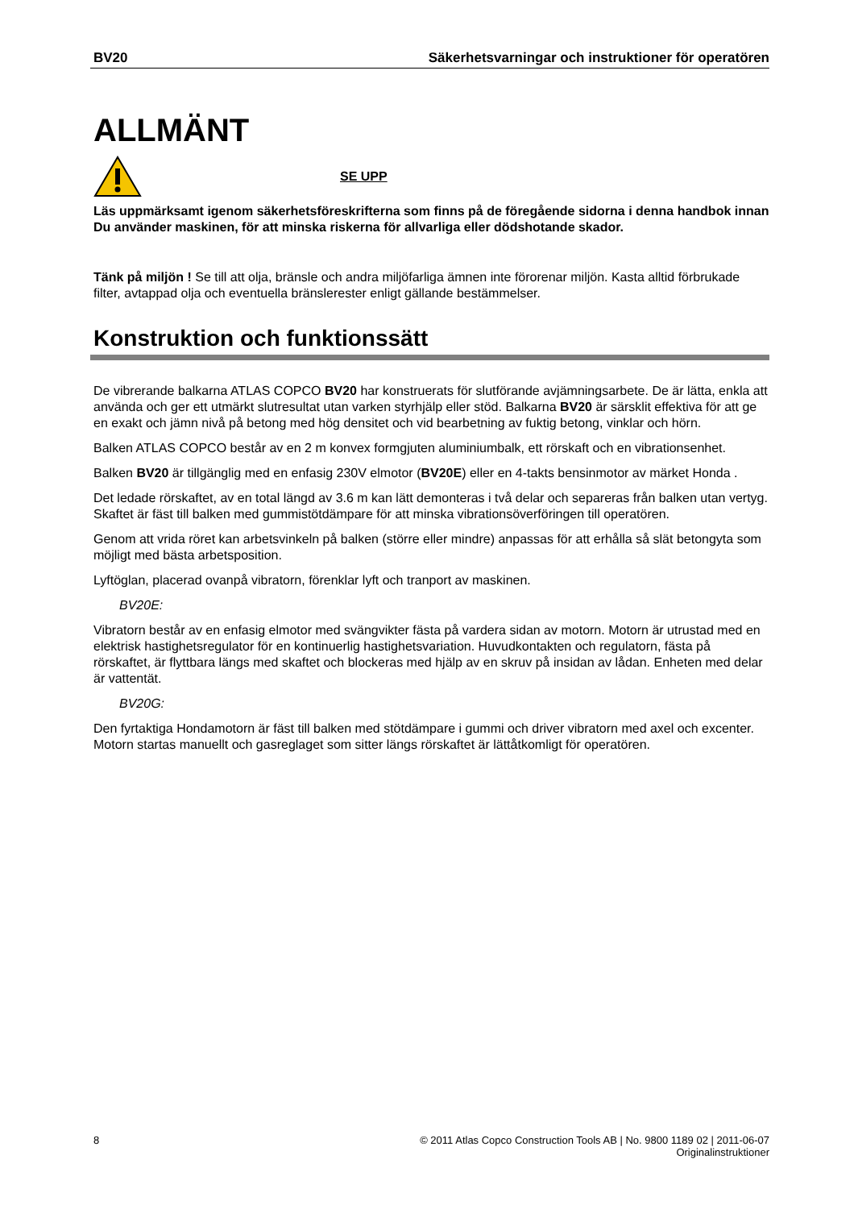BV20 Säkerhetsvarningar och instruktioner för operatören
ALLMÄNT
SE UPP
Läs uppmärksamt igenom säkerhetsföreskrifterna som finns på de föregående sidorna i denna handbok innan Du använder maskinen, för att minska riskerna för allvarliga eller dödshotande skador.
Tänk på miljön ! Se till att olja, bränsle och andra miljöfarliga ämnen inte förorenar miljön. Kasta alltid förbrukade filter, avtappad olja och eventuella bränslerester enligt gällande bestämmelser.
Konstruktion och funktionssätt
De vibrerande balkarna ATLAS COPCO BV20 har konstruerats för slutförande avjämningsarbete. De är lätta, enkla att använda och ger ett utmärkt slutresultat utan varken styrhjälp eller stöd. Balkarna BV20 är särsklit effektiva för att ge en exakt och jämn nivå på betong med hög densitet och vid bearbetning av fuktig betong, vinklar och hörn.
Balken ATLAS COPCO består av en 2 m konvex formgjuten aluminiumbalk, ett rörskaft och en vibrationsenhet.
Balken BV20 är tillgänglig med en enfasig 230V elmotor (BV20E) eller en 4-takts bensinmotor av märket Honda .
Det ledade rörskaftet, av en total längd av 3.6 m kan lätt demonteras i två delar och separeras från balken utan vertyg. Skaftet är fäst till balken med gummistötdämpare för att minska vibrationsöverföringen till operatören.
Genom att vrida röret kan arbetsvinkeln på balken (större eller mindre) anpassas för att erhålla så slät betongyta som möjligt med bästa arbetsposition.
Lyftöglan, placerad ovanpå vibratorn, förenklar lyft och tranport av maskinen.
BV20E:
Vibratorn består av en enfasig elmotor med svängvikter fästa på vardera sidan av motorn. Motorn är utrustad med en elektrisk hastighetsregulator för en kontinuerlig hastighetsvariation. Huvudkontakten och regulatorn, fästa på rörskaftet, är flyttbara längs med skaftet och blockeras med hjälp av en skruv på insidan av lådan. Enheten med delar är vattentät.
BV20G:
Den fyrtaktiga Hondamotorn är fäst till balken med stötdämpare i gummi och driver vibratorn med axel och excenter. Motorn startas manuellt och gasreglaget som sitter längs rörskaftet är lättåtkomligt för operatören.
8 © 2011 Atlas Copco Construction Tools AB | No. 9800 1189 02 | 2011-06-07
Originalinstruktioner